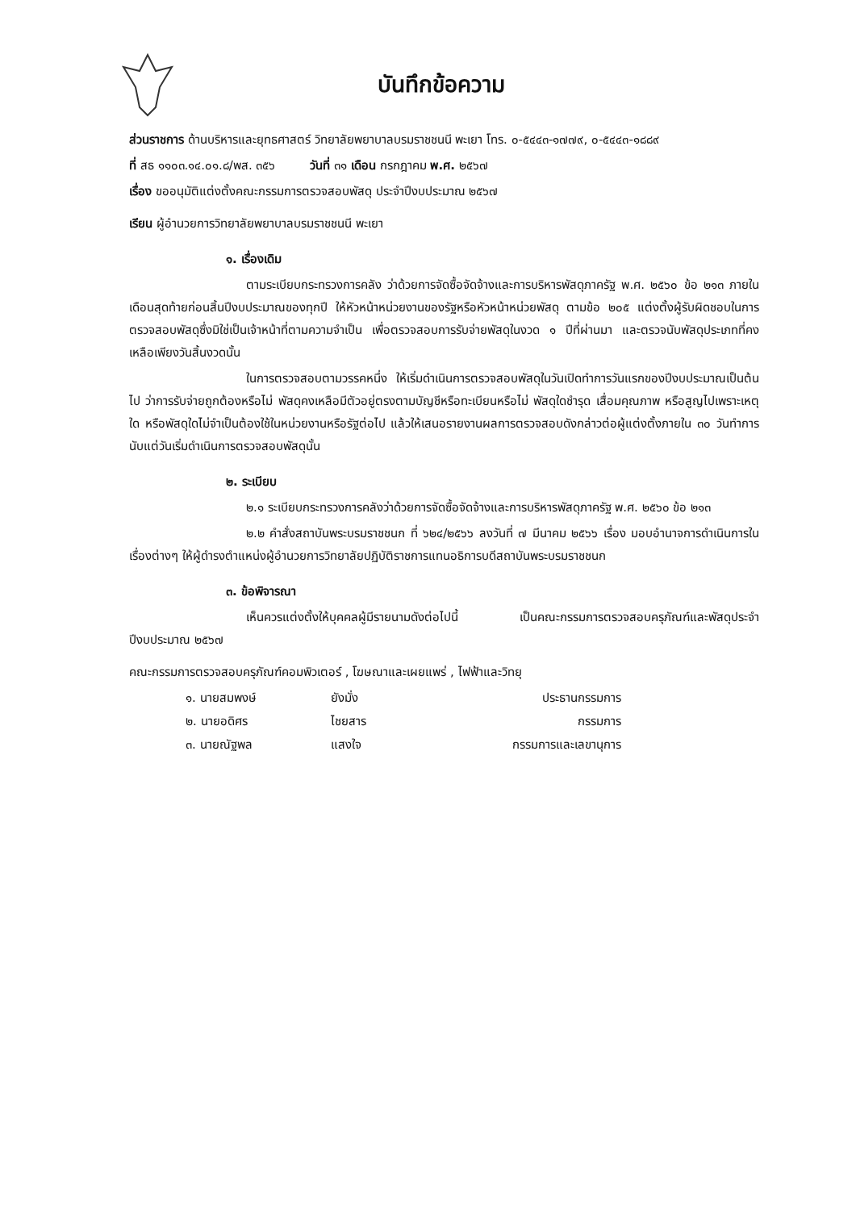บันทึกข้อความ
ส่วนราชการ ด้านบริหารและยุทธศาสตร์ วิทยาลัยพยาบาลบรมราชชนนี พะเยา โทร. ๐-๕๔๔๓-๑๗๗๙, ๐-๕๔๔๓-๑๘๘๙
ที่ สธ ๑๑๐๓.๑๔.๐๑.๘/พส. ๓๕๖ วันที่ ๓๑ เดือน กรกฎาคม พ.ศ. ๒๕๖๗
เรื่อง ขออนุมัติแต่งตั้งคณะกรรมการตรวจสอบพัสดุ ประจำปีงบประมาณ ๒๕๖๗
เรียน ผู้อำนวยการวิทยาลัยพยาบาลบรมราชชนนี พะเยา
๑. เรื่องเดิม
ตามระเบียบกระทรวงการคลัง ว่าด้วยการจัดซื้อจัดจ้างและการบริหารพัสดุภาครัฐ พ.ศ. ๒๕๖๐ ข้อ ๒๑๓ ภายในเดือนสุดท้ายก่อนสิ้นปีงบประมาณของทุกปี ให้หัวหน้าหน่วยงานของรัฐหรือหัวหน้าหน่วยพัสดุ ตามข้อ ๒๐๕ แต่งตั้งผู้รับผิดชอบในการตรวจสอบพัสดุซึ่งมิใช่เป็นเจ้าหน้าที่ตามความจำเป็น เพื่อตรวจสอบการรับจ่ายพัสดุในงวด ๑ ปีที่ผ่านมา และตรวจนับพัสดุประเภทที่คงเหลือเพียงวันสิ้นงวดนั้น
ในการตรวจสอบตามวรรคหนึ่ง ให้เริ่มดำเนินการตรวจสอบพัสดุในวันเปิดทำการวันแรกของปีงบประมาณเป็นต้นไป ว่าการรับจ่ายถูกต้องหรือไม่ พัสดุคงเหลือมีตัวอยู่ตรงตามบัญชีหรือทะเบียนหรือไม่ พัสดุใดชำรุด เสื่อมคุณภาพ หรือสูญไปเพราะเหตุใด หรือพัสดุใดไม่จำเป็นต้องใช้ในหน่วยงานหรือรัฐต่อไป แล้วให้เสนอรายงานผลการตรวจสอบดังกล่าวต่อผู้แต่งตั้งภายใน ๓๐ วันทำการนับแต่วันเริ่มดำเนินการตรวจสอบพัสดุนั้น
๒. ระเบียบ
๒.๑ ระเบียบกระทรวงการคลังว่าด้วยการจัดซื้อจัดจ้างและการบริหารพัสดุภาครัฐ พ.ศ. ๒๕๖๐ ข้อ ๒๑๓
๒.๒ คำสั่งสถาบันพระบรมราชชนก ที่ ๖๒๔/๒๕๖๖ ลงวันที่ ๗ มีนาคม ๒๕๖๖ เรื่อง มอบอำนาจการดำเนินการในเรื่องต่างๆ ให้ผู้ดำรงตำแหน่งผู้อำนวยการวิทยาลัยปฏิบัติราชการแทนอธิการบดีสถาบันพระบรมราชชนก
๓. ข้อพิจารณา
เห็นควรแต่งตั้งให้บุคคลผู้มีรายนามดังต่อไปนี้ เป็นคณะกรรมการตรวจสอบครุภัณฑ์และพัสดุประจำปีงบประมาณ ๒๕๖๗
คณะกรรมการตรวจสอบครุภัณฑ์คอมพิวเตอร์ , โฆษณาและเผยแพร่ , ไฟฟ้าและวิทยุ
| ๑. นายสมพงษ์ | ยังมั่ง | ประธานกรรมการ |
| ๒. นายอดิศร | ไชยสาร | กรรมการ |
| ๓. นายณัฐพล | แสงใจ | กรรมการและเลขานุการ |